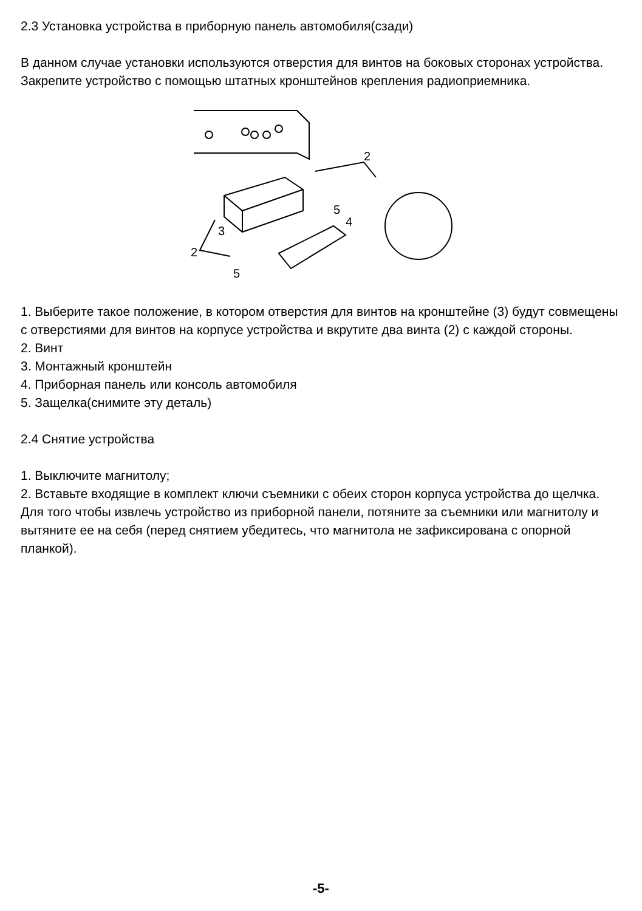2.3 Установка устройства в приборную панель автомобиля(сзади)
В данном случае установки используются отверстия для винтов на боковых сторонах устройства. Закрепите устройство с помощью штатных кронштейнов крепления радиоприемника.
2
2
3
4
5
5
1. Выберите такое положение, в котором отверстия для винтов на кронштейне (3) будут совмещены с отверстиями для винтов на корпусе устройства и вкрутите два винта (2) с каждой стороны.
2. Винт
3. Монтажный кронштейн
4. Приборная панель или консоль автомобиля
5. Защелка(снимите эту деталь)
2.4 Снятие устройства
1. Выключите магнитолу;
2. Вставьте входящие в комплект ключи съемники с обеих сторон корпуса устройства до щелчка. Для того чтобы извлечь устройство из приборной панели, потяните за съемники или магнитолу и вытяните ее на себя (перед снятием убедитесь, что магнитола не зафиксирована с опорной планкой).
-5-